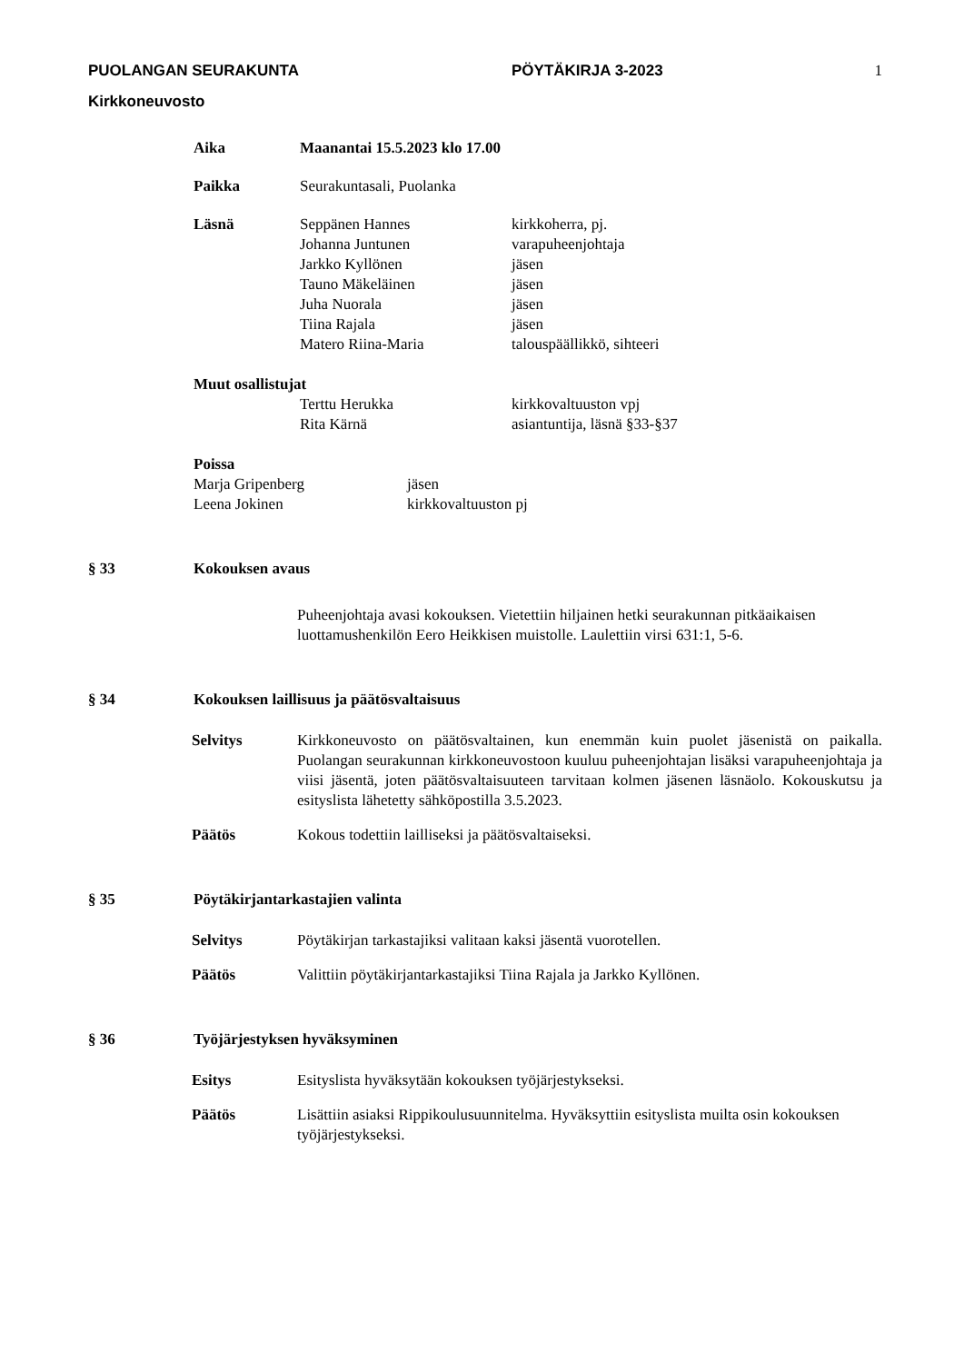1
PUOLANGAN SEURAKUNTA PÖYTÄKIRJA 3-2023
Kirkkoneuvosto
Aika Maanantai 15.5.2023 klo 17.00
Paikka Seurakuntasali, Puolanka
Läsnä Seppänen Hannes kirkkoherra, pj.
Johanna Juntunen varapuheenjohtaja
Jarkko Kyllönen jäsen
Tauno Mäkeläinen jäsen
Juha Nuorala jäsen
Tiina Rajala jäsen
Matero Riina-Maria talouspäällikkö, sihteeri
Muut osallistujat
Terttu Herukka kirkkovaltuuston vpj
Rita Kärnä asiantuntija, läsnä §33-§37
Poissa
Marja Gripenberg jäsen
Leena Jokinen kirkkovaltuuston pj
§ 33 Kokouksen avaus
Puheenjohtaja avasi kokouksen. Vietettiin hiljainen hetki seurakunnan pitkäaikaisen luottamushenkilön Eero Heikkisen muistolle. Laulettiin virsi 631:1, 5-6.
§ 34 Kokouksen laillisuus ja päätösvaltaisuus
Selvitys Kirkkoneuvosto on päätösvaltainen, kun enemmän kuin puolet jäsenistä on paikalla. Puolangan seurakunnan kirkkoneuvostoon kuuluu puheenjohtajan lisäksi varapuheenjohtaja ja viisi jäsentä, joten päätösvaltaisuuteen tarvitaan kolmen jäsenen läsnäolo. Kokouskutsu ja esityslista lähetetty sähköpostilla 3.5.2023.
Päätös Kokous todettiin lailliseksi ja päätösvaltaiseksi.
§ 35 Pöytäkirjantarkastajien valinta
Selvitys Pöytäkirjan tarkastajiksi valitaan kaksi jäsentä vuorotellen.
Päätös Valittiin pöytäkirjantarkastajiksi Tiina Rajala ja Jarkko Kyllönen.
§ 36 Työjärjestyksen hyväksyminen
Esitys Esityslista hyväksytään kokouksen työjärjestykseksi.
Päätös Lisättiin asiaksi Rippikoulusuunnitelma. Hyväksyttiin esityslista muilta osin kokouksen työjärjestykseksi.